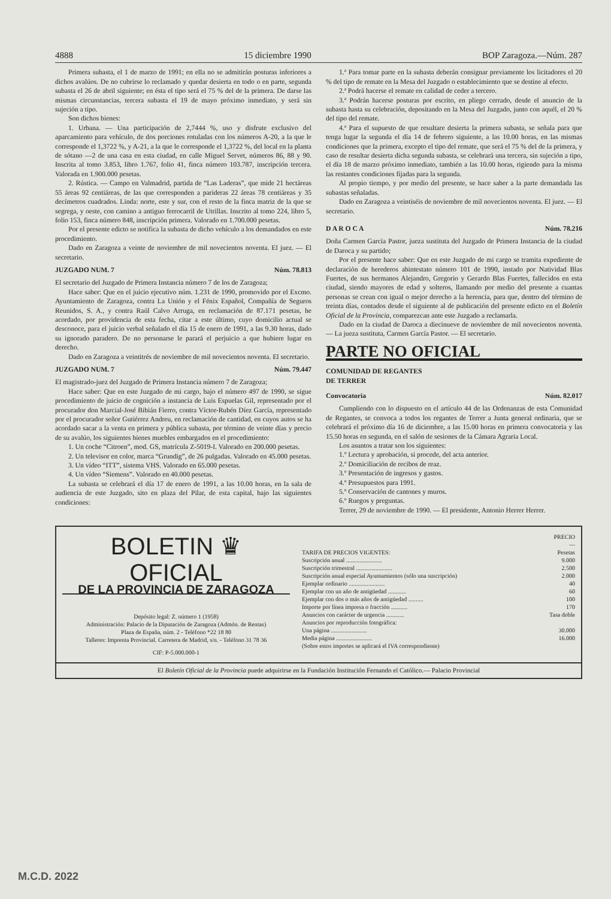4888 15 diciembre 1990 BOP Zaragoza.—Núm. 287
Primera subasta, el 1 de marzo de 1991; en ella no se admitirán posturas inferiores a dichos avalúos. De no cubrirse lo reclamado y quedar desierta en todo o en parte, segunda subasta el 26 de abril siguiente; en ésta el tipo será el 75 % del de la primera. De darse las mismas circunstancias, tercera subasta el 19 de mayo próximo inmediato, y será sin sujeción a tipo.
Son dichos bienes:
1. Urbana. — Una participación de 2,7444 %, uso y disfrute exclusivo del aparcamiento para vehículo, de dos porciones rotuladas con los números A-20, a la que le corresponde el 1,3722 %, y A-21, a la que le corresponde el 1,3722 %, del local en la planta de sótano —2 de una casa en esta ciudad, en calle Miguel Servet, números 86, 88 y 90. Inscrita al tomo 3.853, libro 1.767, folio 41, finca número 103.787, inscripción tercera. Valorada en 1.900.000 pesetas.
2. Rústica. — Campo en Valmadrid, partida de “Las Laderas”, que mide 21 hectáreas 55 áreas 92 centiáreas, de las que corresponden a parideras 22 áreas 78 centiáreas y 35 decímetros cuadrados. Linda: norte, este y sur, con el resto de la finca matriz de la que se segrega, y oeste, con camino a antiguo ferrocarril de Utrillas. Inscrito al tomo 224, libro 5, folio 153, finca número 848, inscripción primera. Valorado en 1.700.000 pesetas.
Por el presente edicto se notifica la subasta de dicho vehículo a los demandados en este procedimiento.
Dado en Zaragoza a veinte de noviembre de mil novecientos noventa. El juez. — El secretario.
JUZGADO NUM. 7 Núm. 78.813
El secretario del Juzgado de Primera Instancia número 7 de los de Zaragoza;
Hace saber: Que en el juicio ejecutivo núm. 1.231 de 1990, promovido por el Excmo. Ayuntamiento de Zaragoza, contra La Unión y el Fénix Español, Compañía de Seguros Reunidos, S. A., y contra Raúl Calvo Arruga, en reclamación de 87.171 pesetas, he acordado, por providencia de esta fecha, citar a este último, cuyo domicilio actual se desconoce, para el juicio verbal señalado el día 15 de enero de 1991, a las 9.30 horas, dado su ignorado paradero. De no personarse le parará el perjuicio a que hubiere lugar en derecho.
Dado en Zaragoza a veintitrés de noviembre de mil novecientos noventa. El secretario.
JUZGADO NUM. 7 Núm. 79.447
El magistrado-juez del Juzgado de Primera Instancia número 7 de Zaragoza;
Hace saber: Que en este Juzgado de mi cargo, bajo el número 497 de 1990, se sigue procedimiento de juicio de cognición a instancia de Luis Espuelas Gil, representado por el procurador don Marcial-José Bibián Fierro, contra Víctor-Rubén Díez García, representado por el procurador señor Gutiérrez Andreu, en reclamación de cantidad, en cuyos autos se ha acordado sacar a la venta en primera y pública subasta, por término de veinte días y precio de su avalúo, los siguientes bienes muebles embargados en el procedimiento:
1. Un coche “Citroen”, mod. GS, matrícula Z-5019-I. Valorado en 200.000 pesetas.
2. Un televisor en color, marca “Grundig”, de 26 pulgadas. Valorado en 45.000 pesetas.
3. Un vídeo “ITT”, sistema VHS. Valorado en 65.000 pesetas.
4. Un vídeo “Siemens”. Valorado en 40.000 pesetas.
La subasta se celebrará el día 17 de enero de 1991, a las 10.00 horas, en la sala de audiencia de este Juzgado, sito en plaza del Pilar, de esta capital, bajo las siguientes condiciones:
1.ª Para tomar parte en la subasta deberán consignar previamente los licitadores el 20 % del tipo de remate en la Mesa del Juzgado o establecimiento que se destine al efecto.
2.ª Podrá hacerse el remate en calidad de ceder a tercero.
3.ª Podrán hacerse posturas por escrito, en pliego cerrado, desde el anuncio de la subasta hasta su celebración, depositando en la Mesa del Juzgado, junto con aquél, el 20 % del tipo del remate.
4.ª Para el supuesto de que resultare desierta la primera subasta, se señala para que tenga lugar la segunda el día 14 de febrero siguiente, a las 10.00 horas, en las mismas condiciones que la primera, excepto el tipo del remate, que será el 75 % del de la primera, y caso de resultar desierta dicha segunda subasta, se celebrará una tercera, sin sujeción a tipo, el día 18 de marzo próximo inmediato, también a las 10.00 horas, rigiendo para la misma las restantes condiciones fijadas para la segunda.
Al propio tiempo, y por medio del presente, se hace saber a la parte demandada las subastas señaladas.
Dado en Zaragoza a veintiséis de noviembre de mil novecientos noventa. El juez. — El secretario.
D A R O C A Núm. 78.216
Doña Carmen García Pastor, jueza sustituta del Juzgado de Primera Instancia de la ciudad de Daroca y su partido;
Por el presente hace saber: Que en este Juzgado de mi cargo se tramita expediente de declaración de herederos abintestato número 101 de 1990, instado por Natividad Blas Fuertes, de sus hermanos Alejandro, Gregorio y Gerardo Blas Fuertes, fallecidos en esta ciudad, siendo mayores de edad y solteros, llamando por medio del presente a cuantas personas se crean con igual o mejor derecho a la herencia, para que, dentro del término de treinta días, contados desde el siguiente al de publicación del presente edicto en el Boletín Oficial de la Provincia, comparezcan ante este Juzgado a reclamarla.
Dado en la ciudad de Daroca a diecinueve de noviembre de mil novecientos noventa. — La jueza sustituta, Carmen García Pastor. — El secretario.
PARTE NO OFICIAL
COMUNIDAD DE REGANTES
DE TERRER
Convocatoria Núm. 82.017
Cumpliendo con lo dispuesto en el artículo 44 de las Ordenanzas de esta Comunidad de Regantes, se convoca a todos los regantes de Terrer a Junta general ordinaria, que se celebrará el próximo día 16 de diciembre, a las 15.00 horas en primera convocatoria y las 15.50 horas en segunda, en el salón de sesiones de la Cámara Agraria Local.
Los asuntos a tratar son los siguientes:
1.º Lectura y aprobación, si procede, del acta anterior.
2.º Domiciliación de recibos de reaz.
3.º Presentación de ingresos y gastos.
4.º Presupuestos para 1991.
5.º Conservación de cantones y muros.
6.º Ruegos y preguntas.
Terrer, 29 de noviembre de 1990. — El presidente, Antonio Herrer Herrer.
BOLETIN ♛ OFICIAL
DE LA PROVINCIA DE ZARAGOZA
Depósito legal: Z. número 1 (1958)
Administración: Palacio de la Diputación de Zaragoza (Admón. de Rentas)
Plaza de España, núm. 2 - Teléfono *22 18 80
Talleres: Imprenta Provincial. Carretera de Madrid, s/n. - Teléfono 31 78 36
CIF: P-5.000.000-1
| | PRECIO — |
| TARIFA DE PRECIOS VIGENTES: | Pesetas |
| Suscripción anual ........................ | 9.000 |
| Suscripción trimestral ........................ | 2.500 |
| Suscripción anual especial Ayuntamientos (sólo una suscripción) | 2.000 |
| Ejemplar ordinario ........................ | 40 |
| Ejemplar con un año de antigüedad ............ | 60 |
| Ejemplar con dos o más años de antigüedad .......... | 100 |
| Importe por línea impresa o fracción ........... | 170 |
| Anuncios con carácter de urgencia ............ | Tasa doble |
| Anuncios por reproducción fotográfica: | |
| Una página ........................ | 30.000 |
| Media página ........................ | 16.000 |
| (Sobre estos importes se aplicará el IVA correspondiente) | |
El Boletín Oficial de la Provincia puede adquirirse en la Fundación Institución Fernando el Católico.— Palacio Provincial
M.C.D. 2022